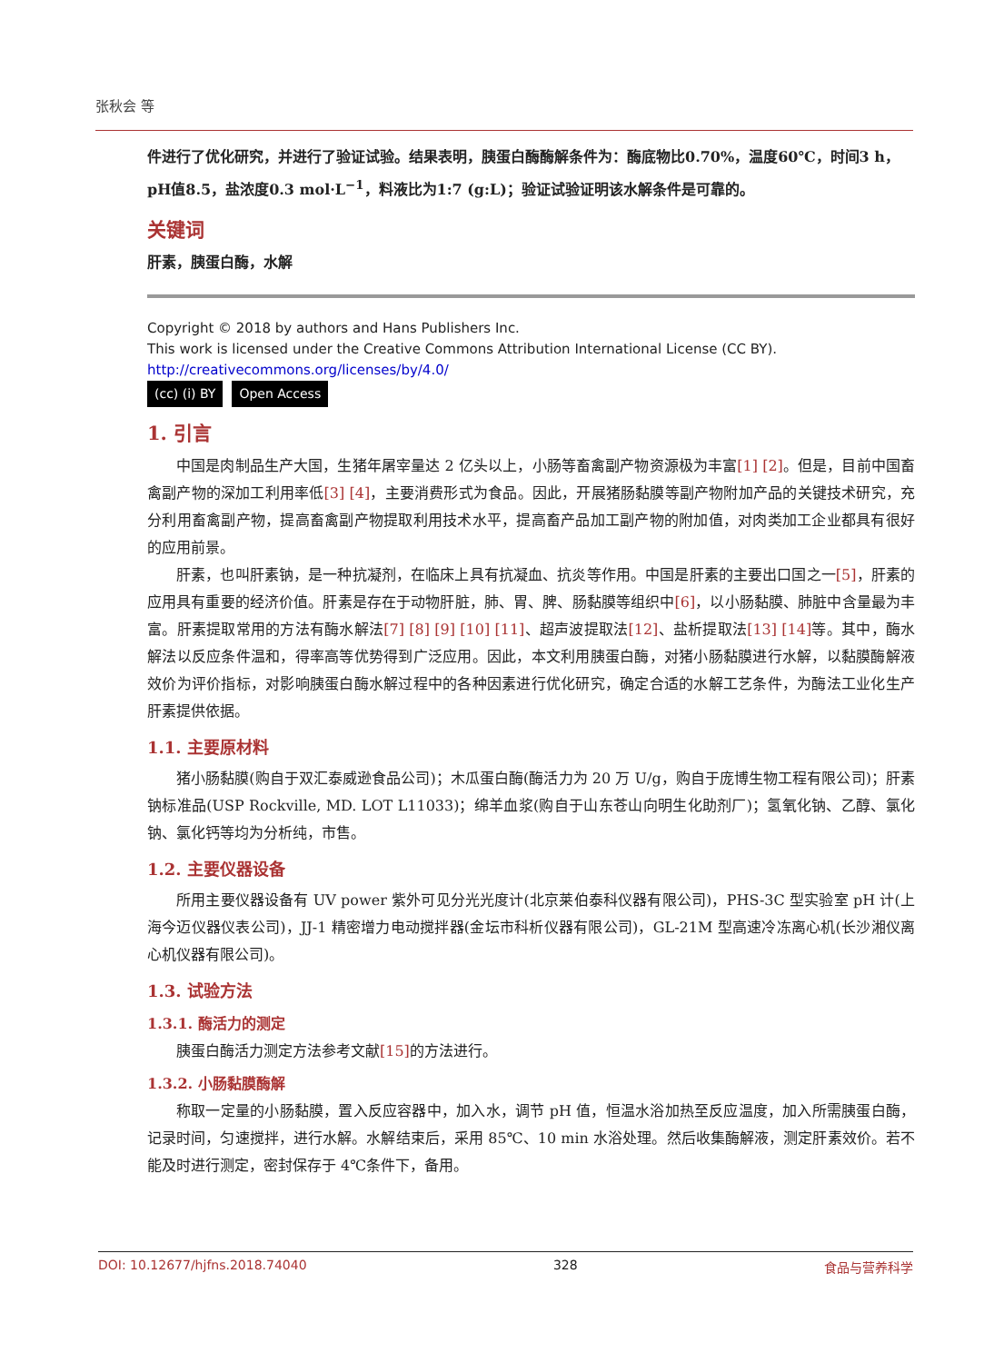张秋会 等
件进行了优化研究，并进行了验证试验。结果表明，胰蛋白酶酶解条件为：酶底物比0.70%，温度60℃，时间3 h，pH值8.5，盐浓度0.3 mol·L<sup>−1</sup>，料液比为1:7 (g:L)；验证试验证明该水解条件是可靠的。
关键词
肝素，胰蛋白酶，水解
Copyright © 2018 by authors and Hans Publishers Inc.
This work is licensed under the Creative Commons Attribution International License (CC BY).
http://creativecommons.org/licenses/by/4.0/
(cc) (i) BY Open Access
1. 引言
中国是肉制品生产大国，生猪年屠宰量达 2 亿头以上，小肠等畜禽副产物资源极为丰富[1] [2]。但是，目前中国畜禽副产物的深加工利用率低[3] [4]，主要消费形式为食品。因此，开展猪肠黏膜等副产物附加产品的关键技术研究，充分利用畜禽副产物，提高畜禽副产物提取利用技术水平，提高畜产品加工副产物的附加值，对肉类加工企业都具有很好的应用前景。
肝素，也叫肝素钠，是一种抗凝剂，在临床上具有抗凝血、抗炎等作用。中国是肝素的主要出口国之一[5]，肝素的应用具有重要的经济价值。肝素是存在于动物肝脏，肺、胃、脾、肠黏膜等组织中[6]，以小肠黏膜、肺脏中含量最为丰富。肝素提取常用的方法有酶水解法[7] [8] [9] [10] [11]、超声波提取法[12]、盐析提取法[13] [14] 等。其中，酶水解法以反应条件温和，得率高等优势得到广泛应用。因此，本文利用胰蛋白酶，对猪小肠黏膜进行水解，以黏膜酶解液效价为评价指标，对影响胰蛋白酶水解过程中的各种因素进行优化研究，确定合适的水解工艺条件，为酶法工业化生产肝素提供依据。
1.1. 主要原材料
猪小肠黏膜(购自于双汇泰威逊食品公司)；木瓜蛋白酶(酶活力为 20 万 U/g，购自于庞博生物工程有限公司)；肝素钠标准品(USP Rockville, MD. LOT L11033)；绵羊血浆(购自于山东苍山向明生化助剂厂)；氢氧化钠、乙醇、氯化钠、氯化钙等均为分析纯，市售。
1.2. 主要仪器设备
所用主要仪器设备有 UV power 紫外可见分光光度计(北京莱伯泰科仪器有限公司)，PHS-3C 型实验室 pH 计(上海今迈仪器仪表公司)，JJ-1 精密增力电动搅拌器(金坛市科析仪器有限公司)，GL-21M 型高速冷冻离心机(长沙湘仪离心机仪器有限公司)。
1.3. 试验方法
1.3.1. 酶活力的测定
胰蛋白酶活力测定方法参考文献[15] 的方法进行。
1.3.2. 小肠黏膜酶解
称取一定量的小肠黏膜，置入反应容器中，加入水，调节 pH 值，恒温水浴加热至反应温度，加入所需胰蛋白酶，记录时间，匀速搅拌，进行水解。水解结束后，采用 85℃、10 min 水浴处理。然后收集酶解液，测定肝素效价。若不能及时进行测定，密封保存于 4℃条件下，备用。
DOI: 10.12677/hjfns.2018.74040 328 食品与营养科学